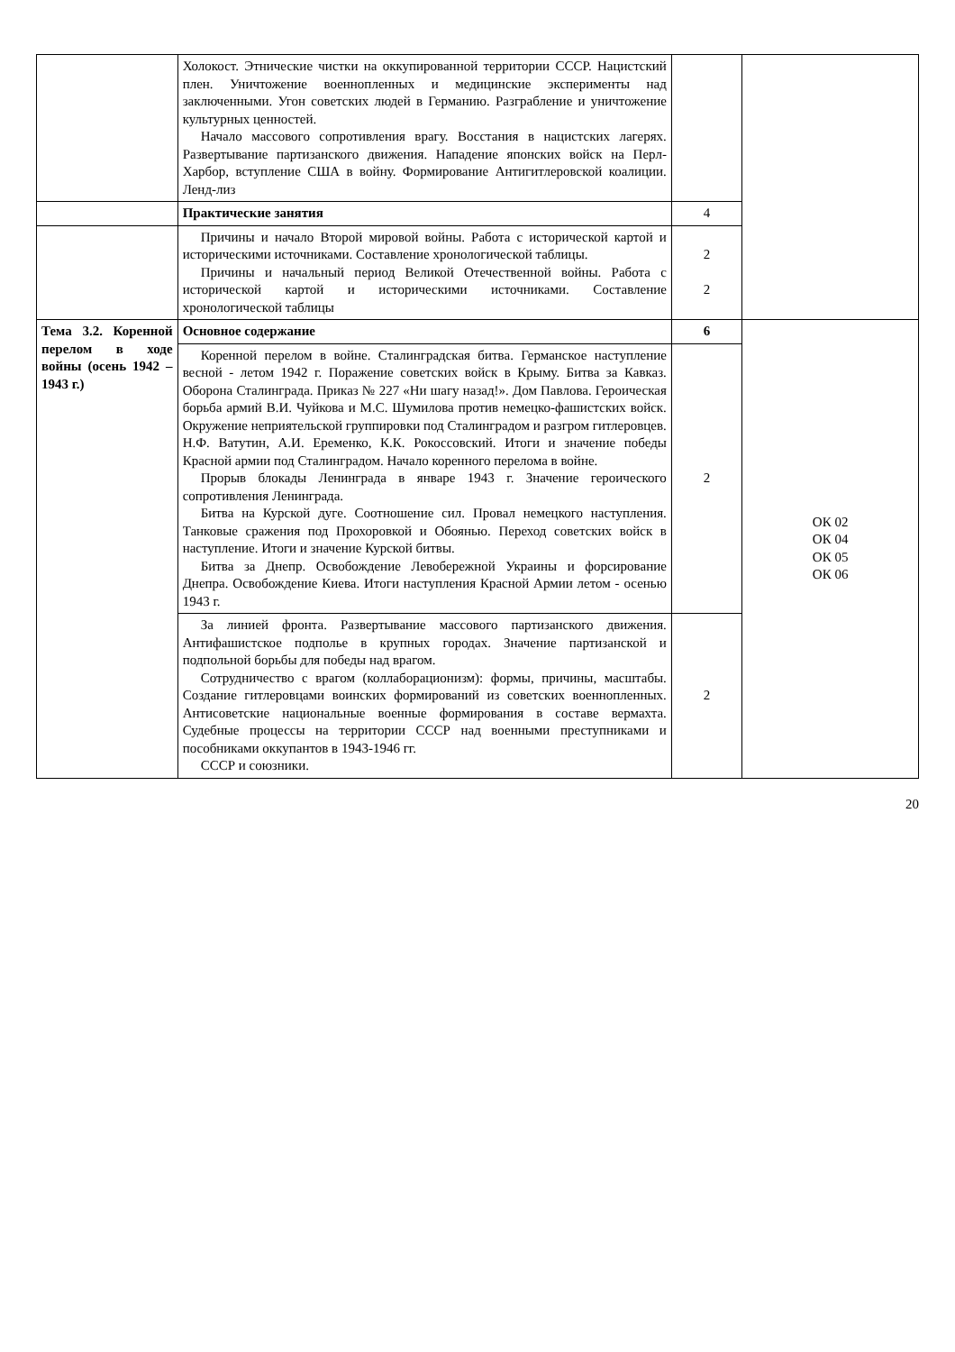| | Холокост. Этнические чистки на оккупированной территории СССР. Нацистский плен. Уничтожение военнопленных и медицинские эксперименты над заключенными. Угон советских людей в Германию. Разграбление и уничтожение культурных ценностей. Начало массового сопротивления врагу. Восстания в нацистских лагерях. Развертывание партизанского движения. Нападение японских войск на Перл-Харбор, вступление США в войну. Формирование Антигитлеровской коалиции. Ленд-лиз | | |
| | Практические занятия | 4 | |
| | Причины и начало Второй мировой войны. Работа с исторической картой и историческими источниками. Составление хронологической таблицы. Причины и начальный период Великой Отечественной войны. Работа с исторической картой и историческими источниками. Составление хронологической таблицы | 2 2 | |
| Тема 3.2. Коренной перелом в ходе войны (осень 1942 – 1943 г.) | Основное содержание | 6 | ОК 02 ОК 04 ОК 05 ОК 06 |
| | Коренной перелом в войне. Сталинградская битва. Германское наступление весной - летом 1942 г. Поражение советских войск в Крыму. Битва за Кавказ. Оборона Сталинграда. Приказ № 227 «Ни шагу назад!». Дом Павлова. Героическая борьба армий В.И. Чуйкова и М.С. Шумилова против немецко-фашистских войск. Окружение неприятельской группировки под Сталинградом и разгром гитлеровцев. Н.Ф. Ватутин, А.И. Еременко, К.К. Рокоссовский. Итоги и значение победы Красной армии под Сталинградом. Начало коренного перелома в войне. Прорыв блокады Ленинграда в январе 1943 г. Значение героического сопротивления Ленинграда. Битва на Курской дуге. Соотношение сил. Провал немецкого наступления. Танковые сражения под Прохоровкой и Обоянью. Переход советских войск в наступление. Итоги и значение Курской битвы. Битва за Днепр. Освобождение Левобережной Украины и форсирование Днепра. Освобождение Киева. Итоги наступления Красной Армии летом - осенью 1943 г. | 2 | |
| | За линией фронта. Развертывание массового партизанского движения. Антифашистское подполье в крупных городах. Значение партизанской и подпольной борьбы для победы над врагом. Сотрудничество с врагом (коллаборационизм): формы, причины, масштабы. Создание гитлеровцами воинских формирований из советских военнопленных. Антисоветские национальные военные формирования в составе вермахта. Судебные процессы на территории СССР над военными преступниками и пособниками оккупантов в 1943-1946 гг. СССР и союзники. | 2 | |
20